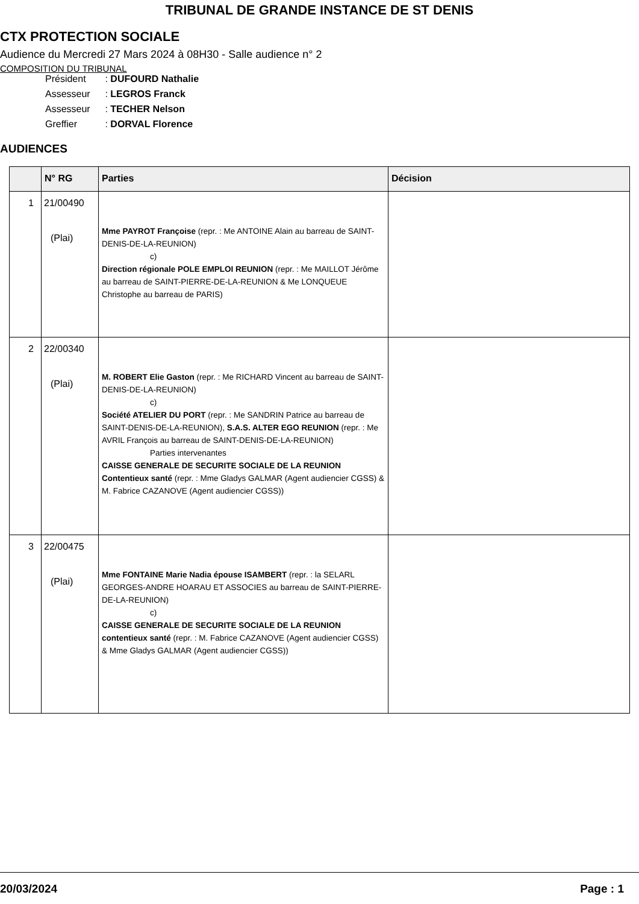TRIBUNAL DE GRANDE INSTANCE DE ST DENIS
CTX PROTECTION SOCIALE
Audience du Mercredi 27 Mars 2024 à 08H30 - Salle audience n° 2
COMPOSITION DU TRIBUNAL
Président : DUFOURD Nathalie
Assesseur : LEGROS Franck
Assesseur : TECHER Nelson
Greffier : DORVAL Florence
AUDIENCES
| | N° RG | Parties | Décision |
| --- | --- | --- | --- |
| 1 | 21/00490 (Plai) | Mme PAYROT Françoise (repr. : Me ANTOINE Alain au barreau de SAINT-DENIS-DE-LA-REUNION) c) Direction régionale POLE EMPLOI REUNION (repr. : Me MAILLOT Jérôme au barreau de SAINT-PIERRE-DE-LA-REUNION & Me LONQUEUE Christophe au barreau de PARIS) | |
| 2 | 22/00340 (Plai) | M. ROBERT Elie Gaston (repr. : Me RICHARD Vincent au barreau de SAINT-DENIS-DE-LA-REUNION) c) Société ATELIER DU PORT (repr. : Me SANDRIN Patrice au barreau de SAINT-DENIS-DE-LA-REUNION), S.A.S. ALTER EGO REUNION (repr. : Me AVRIL François au barreau de SAINT-DENIS-DE-LA-REUNION) Parties intervenantes CAISSE GENERALE DE SECURITE SOCIALE DE LA REUNION Contentieux santé (repr. : Mme Gladys GALMAR (Agent audiencier CGSS) & M. Fabrice CAZANOVE (Agent audiencier CGSS)) | |
| 3 | 22/00475 (Plai) | Mme FONTAINE Marie Nadia épouse ISAMBERT (repr. : la SELARL GEORGES-ANDRE HOARAU ET ASSOCIES au barreau de SAINT-PIERRE-DE-LA-REUNION) c) CAISSE GENERALE DE SECURITE SOCIALE DE LA REUNION contentieux santé (repr. : M. Fabrice CAZANOVE (Agent audiencier CGSS) & Mme Gladys GALMAR (Agent audiencier CGSS)) | |
20/03/2024 Page : 1